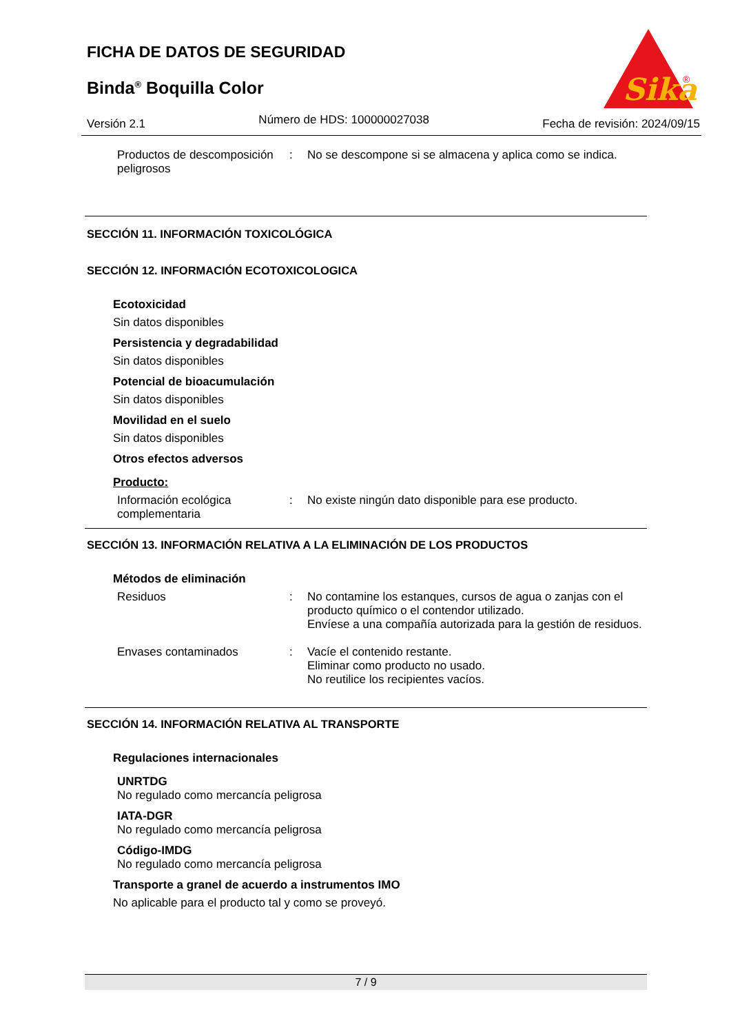FICHA DE DATOS DE SEGURIDAD
Binda<sup>®</sup> Boquilla Color
Sika
®
Versión 2.1 Número de HDS: 100000027038 Fecha de revisión: 2024/09/15
Productos de descomposición peligrosos
: No se descompone si se almacena y aplica como se indica.
SECCIÓN 11. INFORMACIÓN TOXICOLÓGICA
SECCIÓN 12. INFORMACIÓN ECOTOXICOLOGICA
Ecotoxicidad
Sin datos disponibles
Persistencia y degradabilidad
Sin datos disponibles
Potencial de bioacumulación
Sin datos disponibles
Movilidad en el suelo
Sin datos disponibles
Otros efectos adversos
Producto:
Información ecológica complementaria
: No existe ningún dato disponible para ese producto.
SECCIÓN 13. INFORMACIÓN RELATIVA A LA ELIMINACIÓN DE LOS PRODUCTOS
Métodos de eliminación
Residuos : No contamine los estanques, cursos de agua o zanjas con el producto químico o el contendor utilizado.
Envíese a una compañía autorizada para la gestión de residuos.
Envases contaminados : Vacíe el contenido restante.
Eliminar como producto no usado.
No reutilice los recipientes vacíos.
SECCIÓN 14. INFORMACIÓN RELATIVA AL TRANSPORTE
Regulaciones internacionales
UNRTDG
No regulado como mercancía peligrosa
IATA-DGR
No regulado como mercancía peligrosa
Código-IMDG
No regulado como mercancía peligrosa
Transporte a granel de acuerdo a instrumentos IMO
No aplicable para el producto tal y como se proveyó.
7 / 9